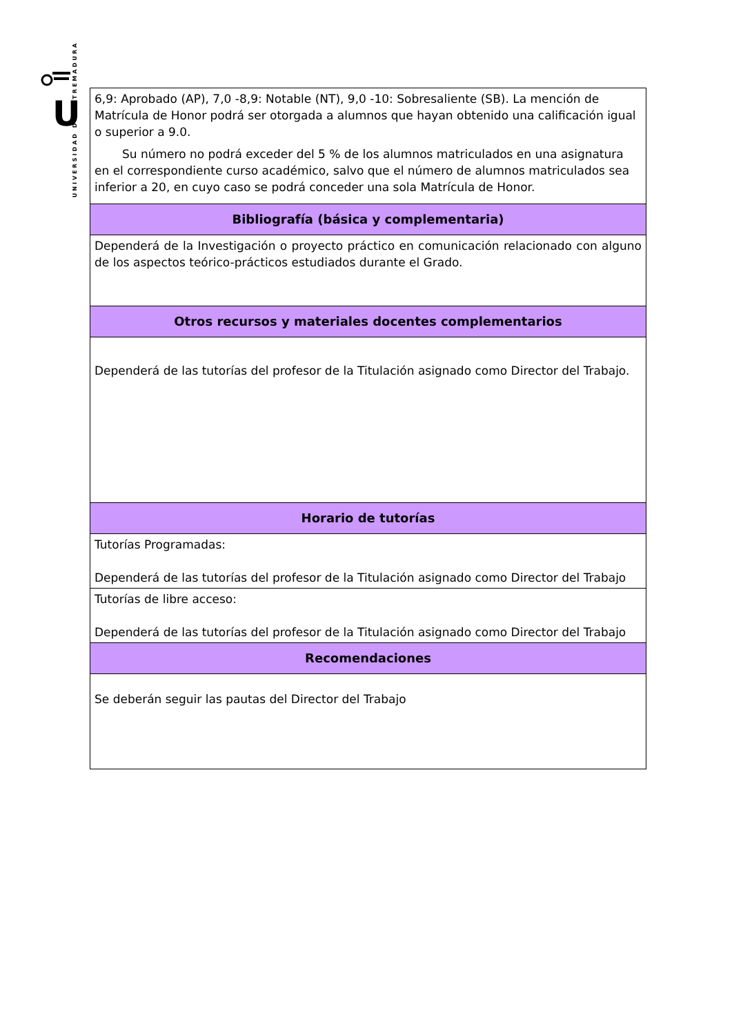UNIVERSIDAD DE EXTREMADURA
U
.
.
| 6,9: Aprobado (AP), 7,0 -8,9: Notable (NT), 9,0 -10: Sobresaliente (SB). La mención de Matrícula de Honor podrá ser otorgada a alumnos que hayan obtenido una calificación igual o superior a 9.0. Su número no podrá exceder del 5 % de los alumnos matriculados en una asignatura en el correspondiente curso académico, salvo que el número de alumnos matriculados sea inferior a 20, en cuyo caso se podrá conceder una sola Matrícula de Honor. |
| Bibliografía (básica y complementaria) |
| Dependerá de la Investigación o proyecto práctico en comunicación relacionado con alguno de los aspectos teórico-prácticos estudiados durante el Grado. |
| Otros recursos y materiales docentes complementarios |
| Dependerá de las tutorías del profesor de la Titulación asignado como Director del Trabajo. |
| Horario de tutorías |
| Tutorías Programadas: Dependerá de las tutorías del profesor de la Titulación asignado como Director del Trabajo |
| Tutorías de libre acceso: Dependerá de las tutorías del profesor de la Titulación asignado como Director del Trabajo |
| Recomendaciones |
| Se deberán seguir las pautas del Director del Trabajo |